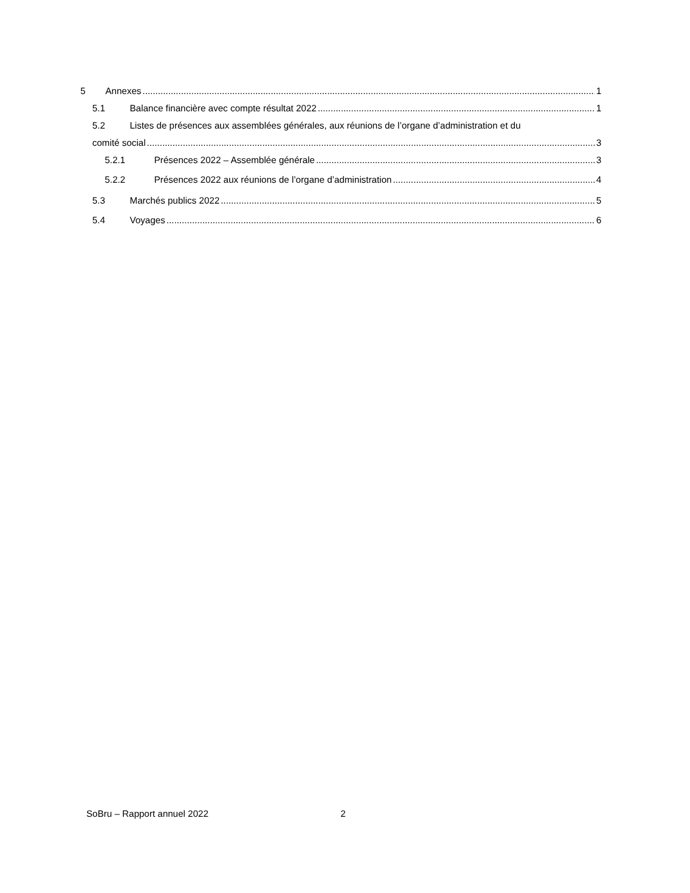5 Annexes 1
5.1 Balance financière avec compte résultat 2022 1
5.2 Listes de présences aux assemblées générales, aux réunions de l’organe d’administration et du
comité social 3
5.2.1 Présences 2022 – Assemblée générale 3
5.2.2 Présences 2022 aux réunions de l’organe d’administration 4
5.3 Marchés publics 2022 5
5.4 Voyages 6
SoBru – Rapport annuel 2022 2